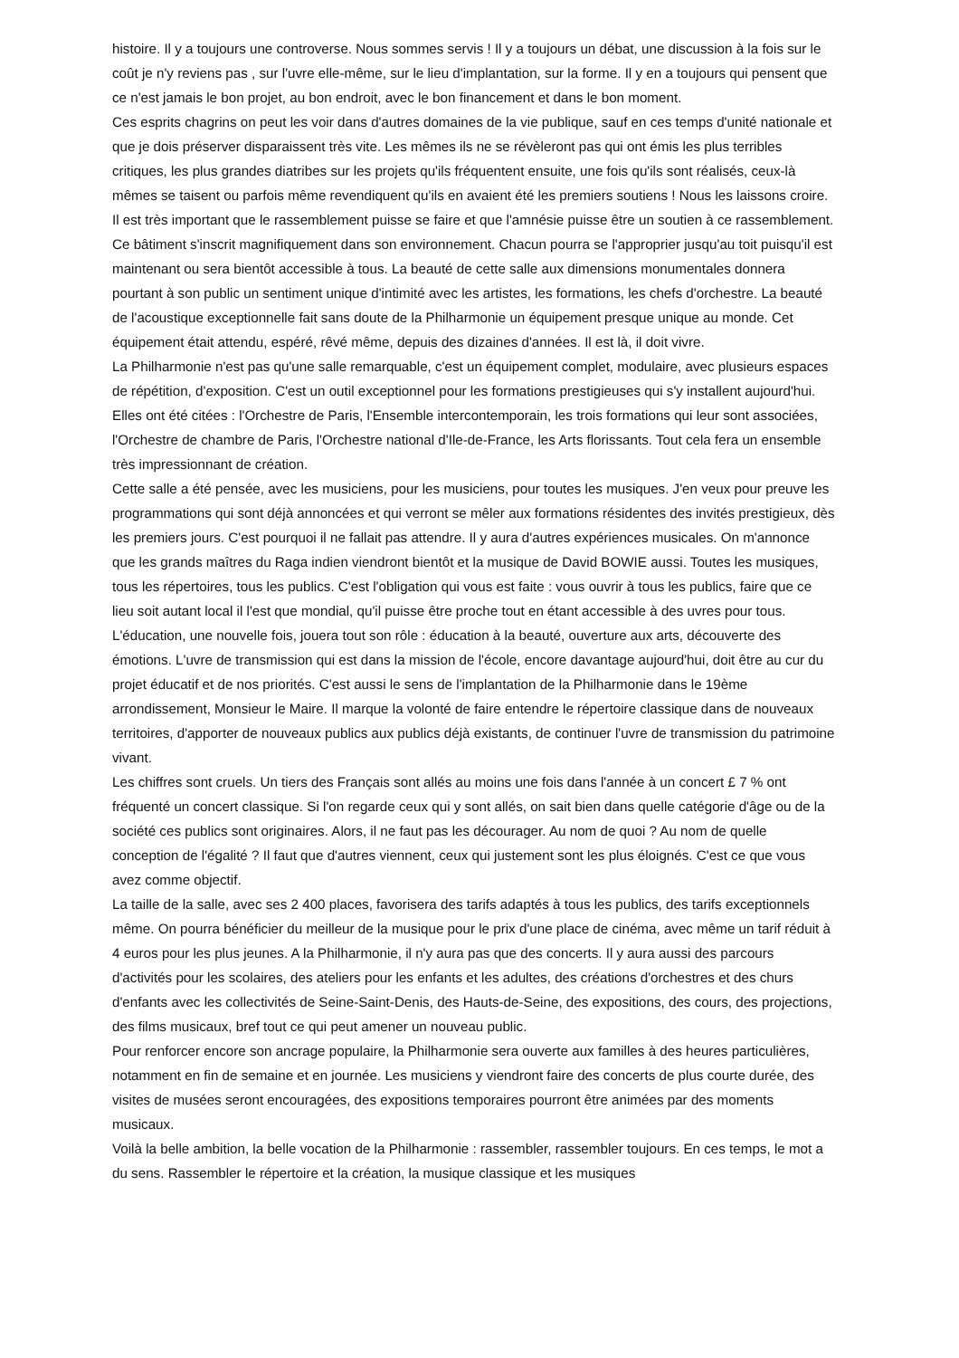histoire. Il y a toujours une controverse. Nous sommes servis ! Il y a toujours un débat, une discussion à la fois sur le coût je n'y reviens pas , sur l'uvre elle-même, sur le lieu d'implantation, sur la forme. Il y en a toujours qui pensent que ce n'est jamais le bon projet, au bon endroit, avec le bon financement et dans le bon moment.
Ces esprits chagrins on peut les voir dans d'autres domaines de la vie publique, sauf en ces temps d'unité nationale et que je dois préserver disparaissent très vite. Les mêmes ils ne se révèleront pas qui ont émis les plus terribles critiques, les plus grandes diatribes sur les projets qu'ils fréquentent ensuite, une fois qu'ils sont réalisés, ceux-là mêmes se taisent ou parfois même revendiquent qu'ils en avaient été les premiers soutiens ! Nous les laissons croire. Il est très important que le rassemblement puisse se faire et que l'amnésie puisse être un soutien à ce rassemblement.
Ce bâtiment s'inscrit magnifiquement dans son environnement. Chacun pourra se l'approprier jusqu'au toit puisqu'il est maintenant ou sera bientôt accessible à tous. La beauté de cette salle aux dimensions monumentales donnera pourtant à son public un sentiment unique d'intimité avec les artistes, les formations, les chefs d'orchestre. La beauté de l'acoustique exceptionnelle fait sans doute de la Philharmonie un équipement presque unique au monde. Cet équipement était attendu, espéré, rêvé même, depuis des dizaines d'années. Il est là, il doit vivre.
La Philharmonie n'est pas qu'une salle remarquable, c'est un équipement complet, modulaire, avec plusieurs espaces de répétition, d'exposition. C'est un outil exceptionnel pour les formations prestigieuses qui s'y installent aujourd'hui. Elles ont été citées : l'Orchestre de Paris, l'Ensemble intercontemporain, les trois formations qui leur sont associées, l'Orchestre de chambre de Paris, l'Orchestre national d'Ile-de-France, les Arts florissants. Tout cela fera un ensemble très impressionnant de création.
Cette salle a été pensée, avec les musiciens, pour les musiciens, pour toutes les musiques. J'en veux pour preuve les programmations qui sont déjà annoncées et qui verront se mêler aux formations résidentes des invités prestigieux, dès les premiers jours. C'est pourquoi il ne fallait pas attendre. Il y aura d'autres expériences musicales. On m'annonce que les grands maîtres du Raga indien viendront bientôt et la musique de David BOWIE aussi. Toutes les musiques, tous les répertoires, tous les publics. C'est l'obligation qui vous est faite : vous ouvrir à tous les publics, faire que ce lieu soit autant local il l'est que mondial, qu'il puisse être proche tout en étant accessible à des uvres pour tous.
L'éducation, une nouvelle fois, jouera tout son rôle : éducation à la beauté, ouverture aux arts, découverte des émotions. L'uvre de transmission qui est dans la mission de l'école, encore davantage aujourd'hui, doit être au cur du projet éducatif et de nos priorités. C'est aussi le sens de l'implantation de la Philharmonie dans le 19ème arrondissement, Monsieur le Maire. Il marque la volonté de faire entendre le répertoire classique dans de nouveaux territoires, d'apporter de nouveaux publics aux publics déjà existants, de continuer l'uvre de transmission du patrimoine vivant.
Les chiffres sont cruels. Un tiers des Français sont allés au moins une fois dans l'année à un concert £ 7 % ont fréquenté un concert classique. Si l'on regarde ceux qui y sont allés, on sait bien dans quelle catégorie d'âge ou de la société ces publics sont originaires. Alors, il ne faut pas les décourager. Au nom de quoi ? Au nom de quelle conception de l'égalité ? Il faut que d'autres viennent, ceux qui justement sont les plus éloignés. C'est ce que vous avez comme objectif.
La taille de la salle, avec ses 2 400 places, favorisera des tarifs adaptés à tous les publics, des tarifs exceptionnels même. On pourra bénéficier du meilleur de la musique pour le prix d'une place de cinéma, avec même un tarif réduit à 4 euros pour les plus jeunes. A la Philharmonie, il n'y aura pas que des concerts. Il y aura aussi des parcours d'activités pour les scolaires, des ateliers pour les enfants et les adultes, des créations d'orchestres et des churs d'enfants avec les collectivités de Seine-Saint-Denis, des Hauts-de-Seine, des expositions, des cours, des projections, des films musicaux, bref tout ce qui peut amener un nouveau public.
Pour renforcer encore son ancrage populaire, la Philharmonie sera ouverte aux familles à des heures particulières, notamment en fin de semaine et en journée. Les musiciens y viendront faire des concerts de plus courte durée, des visites de musées seront encouragées, des expositions temporaires pourront être animées par des moments musicaux.
Voilà la belle ambition, la belle vocation de la Philharmonie : rassembler, rassembler toujours. En ces temps, le mot a du sens. Rassembler le répertoire et la création, la musique classique et les musiques